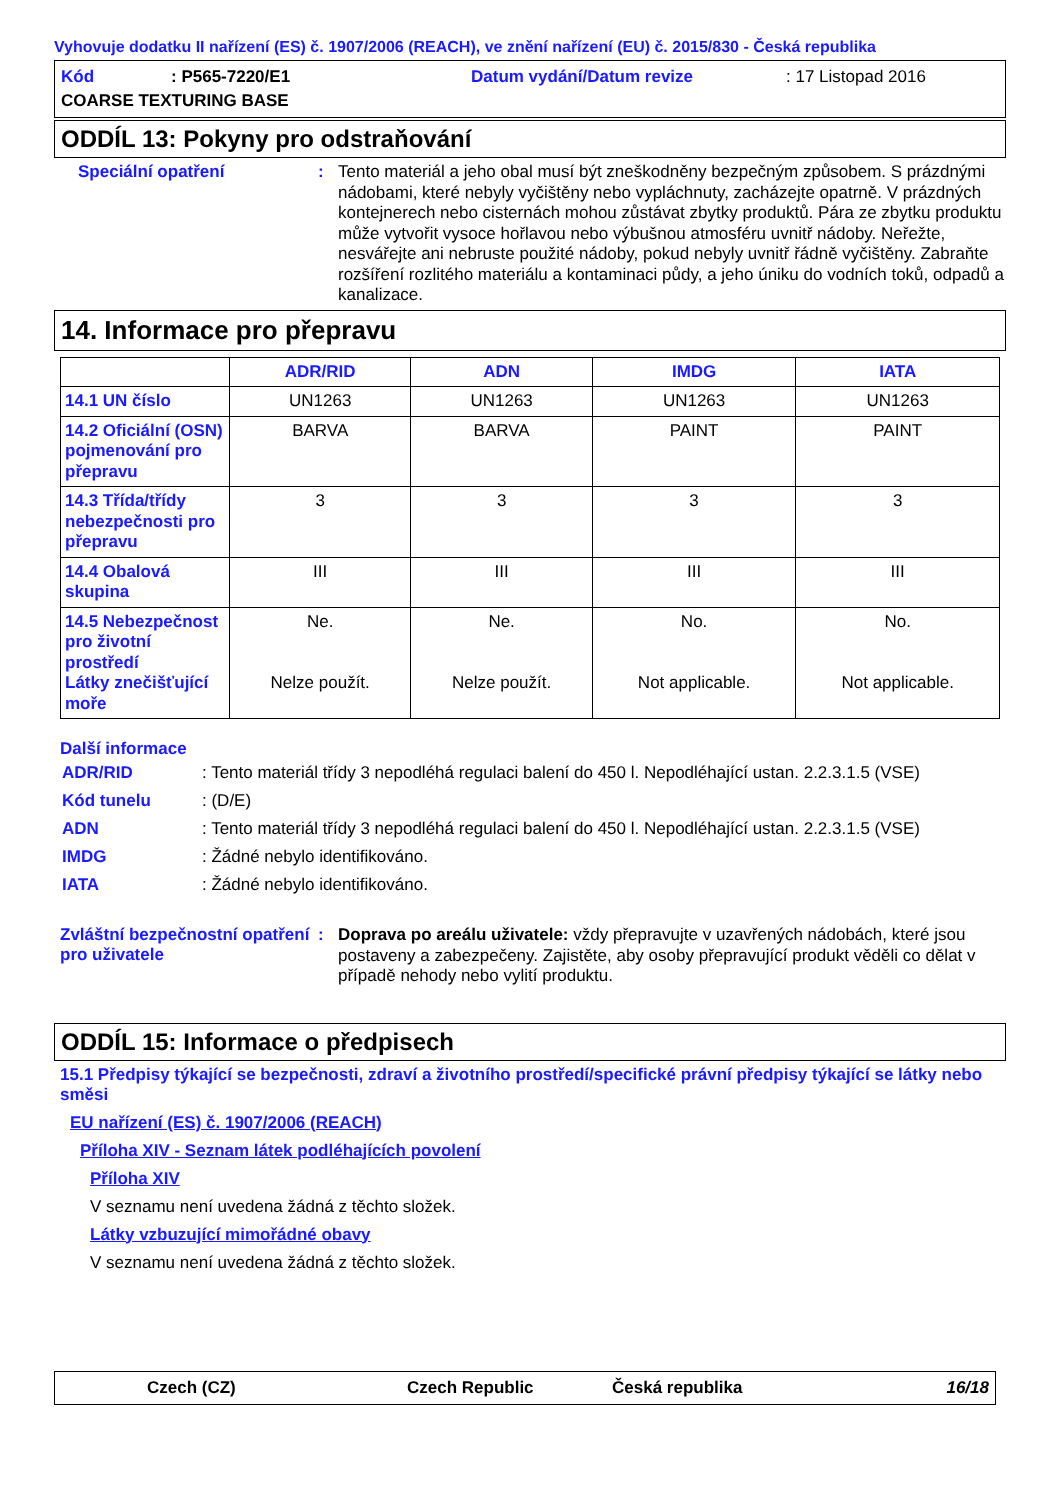Vyhovuje dodatku II nařízení (ES) č. 1907/2006 (REACH), ve znění nařízení (EU) č. 2015/830 - Česká republika
Kód: P565-7220/E1 Datum vydání/Datum revize: 17 Listopad 2016 COARSE TEXTURING BASE
ODDÍL 13: Pokyny pro odstraňování
Speciální opatření :
Tento materiál a jeho obal musí být zneškodněny bezpečným způsobem. S prázdnými nádobami, které nebyly vyčištěny nebo vypláchnuty, zacházejte opatrně. V prázdných kontejnerech nebo cisternách mohou zůstávat zbytky produktů. Pára ze zbytku produktu může vytvořit vysoce hořlavou nebo výbušnou atmosféru uvnitř nádoby. Neřežte, nesvářejte ani nebruste použité nádoby, pokud nebyly uvnitř řádně vyčištěny. Zabraňte rozšíření rozlitého materiálu a kontaminaci půdy, a jeho úniku do vodních toků, odpadů a kanalizace.
14. Informace pro přepravu
| | ADR/RID | ADN | IMDG | IATA |
| --- | --- | --- | --- | --- |
| 14.1 UN číslo | UN1263 | UN1263 | UN1263 | UN1263 |
| 14.2 Oficiální (OSN) pojmenování pro přepravu | BARVA | BARVA | PAINT | PAINT |
| 14.3 Třída/třídy nebezpečnosti pro přepravu | 3 | 3 | 3 | 3 |
| 14.4 Obalová skupina | III | III | III | III |
| 14.5 Nebezpečnost pro životní prostředí Látky znečišťující moře | Ne. Nelze použít. | Ne. Nelze použít. | No. Not applicable. | No. Not applicable. |
Další informace
ADR/RID: Tento materiál třídy 3 nepodléhá regulaci balení do 450 l. Nepodléhající ustan. 2.2.3.1.5 (VSE)
Kód tunelu: (D/E)
ADN: Tento materiál třídy 3 nepodléhá regulaci balení do 450 l. Nepodléhající ustan. 2.2.3.1.5 (VSE)
IMDG: Žádné nebylo identifikováno.
IATA: Žádné nebylo identifikováno.
Zvláštní bezpečnostní opatření pro uživatele
:
Doprava po areálu uživatele: vždy přepravujte v uzavřených nádobách, které jsou postaveny a zabezpečeny. Zajistěte, aby osoby přepravující produkt věděli co dělat v případě nehody nebo vylití produktu.
ODDÍL 15: Informace o předpisech
15.1 Předpisy týkající se bezpečnosti, zdraví a životního prostředí/specifické právní předpisy týkající se látky nebo směsi
EU nařízení (ES) č. 1907/2006 (REACH)
Příloha XIV - Seznam látek podléhajících povolení
Příloha XIV
V seznamu není uvedena žádná z těchto složek.
Látky vzbuzující mimořádné obavy
V seznamu není uvedena žádná z těchto složek.
Czech (CZ) Czech Republic Česká republika 16/18